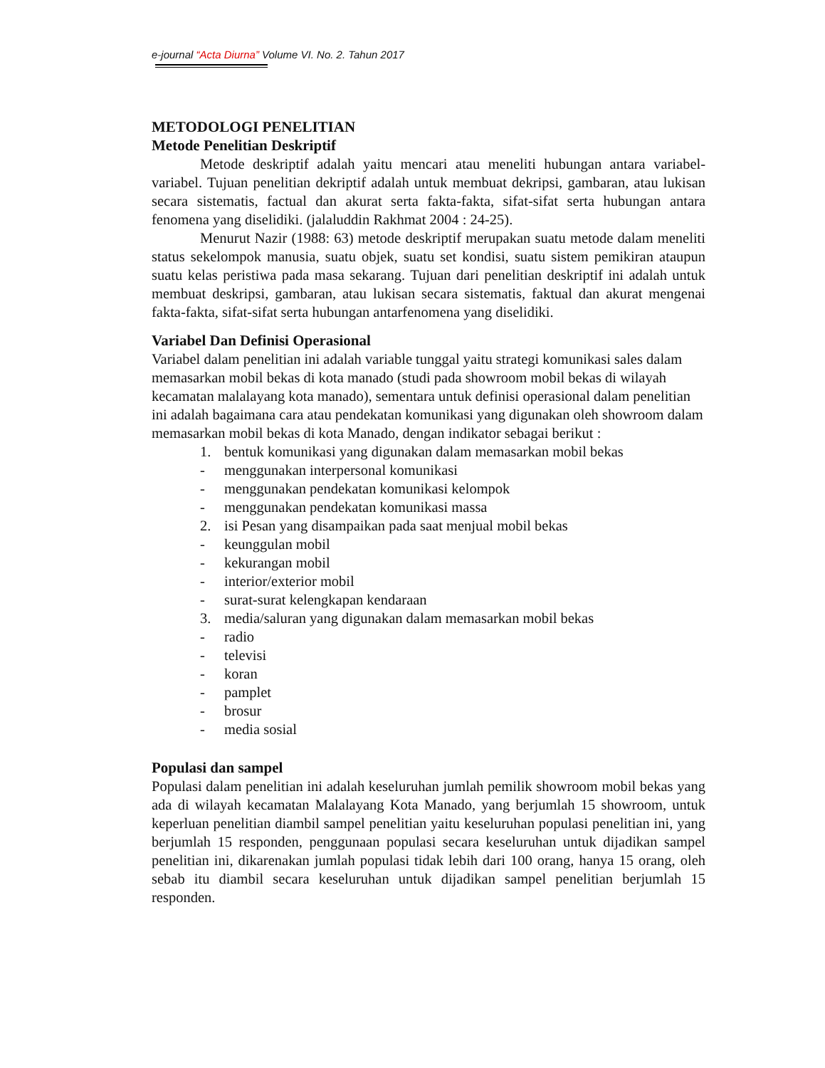e-journal “Acta Diurna” Volume VI. No. 2. Tahun 2017
METODOLOGI PENELITIAN
Metode Penelitian Deskriptif
Metode deskriptif adalah yaitu mencari atau meneliti hubungan antara variabel-variabel. Tujuan penelitian dekriptif adalah untuk membuat dekripsi, gambaran, atau lukisan secara sistematis, factual dan akurat serta fakta-fakta, sifat-sifat serta hubungan antara fenomena yang diselidiki. (jalaluddin Rakhmat 2004 : 24-25).
Menurut Nazir (1988: 63) metode deskriptif merupakan suatu metode dalam meneliti status sekelompok manusia, suatu objek, suatu set kondisi, suatu sistem pemikiran ataupun suatu kelas peristiwa pada masa sekarang. Tujuan dari penelitian deskriptif ini adalah untuk membuat deskripsi, gambaran, atau lukisan secara sistematis, faktual dan akurat mengenai fakta-fakta, sifat-sifat serta hubungan antarfenomena yang diselidiki.
Variabel Dan Definisi Operasional
Variabel dalam penelitian ini adalah variable tunggal yaitu strategi komunikasi sales dalam memasarkan mobil bekas di kota manado (studi pada showroom mobil bekas di wilayah kecamatan malalayang kota manado), sementara untuk definisi operasional dalam penelitian ini adalah bagaimana cara atau pendekatan komunikasi yang digunakan oleh showroom dalam memasarkan mobil bekas di kota Manado, dengan indikator sebagai berikut :
1. bentuk komunikasi yang digunakan dalam memasarkan mobil bekas
- menggunakan interpersonal komunikasi
- menggunakan pendekatan komunikasi kelompok
- menggunakan pendekatan komunikasi massa
2. isi Pesan yang disampaikan pada saat menjual mobil bekas
- keunggulan mobil
- kekurangan mobil
- interior/exterior mobil
- surat-surat kelengkapan kendaraan
3. media/saluran yang digunakan dalam memasarkan mobil bekas
- radio
- televisi
- koran
- pamplet
- brosur
- media sosial
Populasi dan sampel
Populasi dalam penelitian ini adalah keseluruhan jumlah pemilik showroom mobil bekas yang ada di wilayah kecamatan Malalayang Kota Manado, yang berjumlah 15 showroom, untuk keperluan penelitian diambil sampel penelitian yaitu keseluruhan populasi penelitian ini, yang berjumlah 15 responden, penggunaan populasi secara keseluruhan untuk dijadikan sampel penelitian ini, dikarenakan jumlah populasi tidak lebih dari 100 orang, hanya 15 orang, oleh sebab itu diambil secara keseluruhan untuk dijadikan sampel penelitian berjumlah 15 responden.